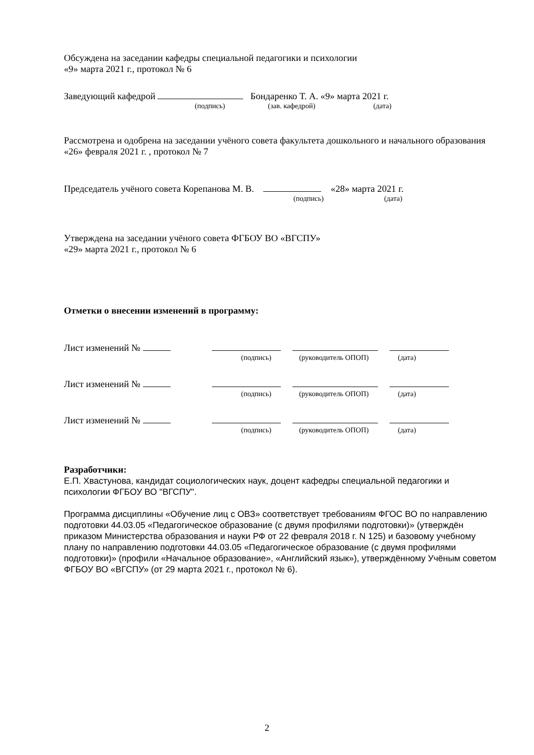Обсуждена на заседании кафедры специальной педагогики и психологии
«9» марта 2021 г., протокол № 6
Заведующий кафедрой Бондаренко Т. А. «9» марта 2021 г.
(подпись) (зав. кафедрой) (дата)
Рассмотрена и одобрена на заседании учёного совета факультета дошкольного и начального образования «26» февраля 2021 г. , протокол № 7
Председатель учёного совета Корепанова М. В. «28» марта 2021 г.
(подпись) (дата)
Утверждена на заседании учёного совета ФГБОУ ВО «ВГСПУ»
«29» марта 2021 г., протокол № 6
Отметки о внесении изменений в программу:
Лист изменений №
(подпись) (руководитель ОПОП) (дата)
Лист изменений №
(подпись) (руководитель ОПОП) (дата)
Лист изменений №
(подпись) (руководитель ОПОП) (дата)
Разработчики:
Е.П. Хвастунова, кандидат социологических наук, доцент кафедры специальной педагогики и психологии ФГБОУ ВО "ВГСПУ".
Программа дисциплины «Обучение лиц с ОВЗ» соответствует требованиям ФГОС ВО по направлению подготовки 44.03.05 «Педагогическое образование (с двумя профилями подготовки)» (утверждён приказом Министерства образования и науки РФ от 22 февраля 2018 г. N 125) и базовому учебному плану по направлению подготовки 44.03.05 «Педагогическое образование (с двумя профилями подготовки)» (профили «Начальное образование», «Английский язык»), утверждённому Учёным советом ФГБОУ ВО «ВГСПУ» (от 29 марта 2021 г., протокол № 6).
2